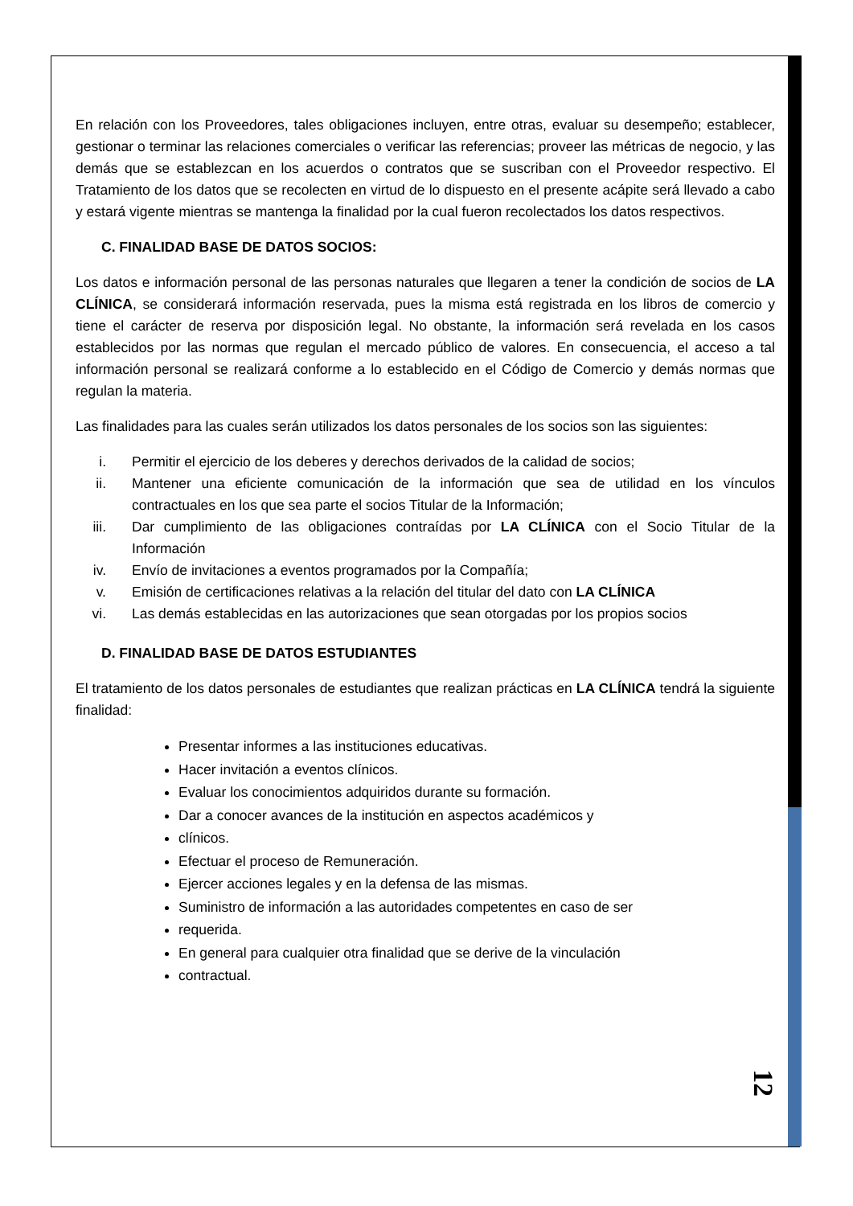En relación con los Proveedores, tales obligaciones incluyen, entre otras, evaluar su desempeño; establecer, gestionar o terminar las relaciones comerciales o verificar las referencias; proveer las métricas de negocio, y las demás que se establezcan en los acuerdos o contratos que se suscriban con el Proveedor respectivo. El Tratamiento de los datos que se recolecten en virtud de lo dispuesto en el presente acápite será llevado a cabo y estará vigente mientras se mantenga la finalidad por la cual fueron recolectados los datos respectivos.
C. FINALIDAD BASE DE DATOS SOCIOS:
Los datos e información personal de las personas naturales que llegaren a tener la condición de socios de LA CLÍNICA, se considerará información reservada, pues la misma está registrada en los libros de comercio y tiene el carácter de reserva por disposición legal. No obstante, la información será revelada en los casos establecidos por las normas que regulan el mercado público de valores. En consecuencia, el acceso a tal información personal se realizará conforme a lo establecido en el Código de Comercio y demás normas que regulan la materia.
Las finalidades para las cuales serán utilizados los datos personales de los socios son las siguientes:
i. Permitir el ejercicio de los deberes y derechos derivados de la calidad de socios;
ii. Mantener una eficiente comunicación de la información que sea de utilidad en los vínculos contractuales en los que sea parte el socios Titular de la Información;
iii. Dar cumplimiento de las obligaciones contraídas por LA CLÍNICA con el Socio Titular de la Información
iv. Envío de invitaciones a eventos programados por la Compañía;
v. Emisión de certificaciones relativas a la relación del titular del dato con LA CLÍNICA
vi. Las demás establecidas en las autorizaciones que sean otorgadas por los propios socios
D. FINALIDAD BASE DE DATOS ESTUDIANTES
El tratamiento de los datos personales de estudiantes que realizan prácticas en LA CLÍNICA tendrá la siguiente finalidad:
Presentar informes a las instituciones educativas.
Hacer invitación a eventos clínicos.
Evaluar los conocimientos adquiridos durante su formación.
Dar a conocer avances de la institución en aspectos académicos y
clínicos.
Efectuar el proceso de Remuneración.
Ejercer acciones legales y en la defensa de las mismas.
Suministro de información a las autoridades competentes en caso de ser
requerida.
En general para cualquier otra finalidad que se derive de la vinculación
contractual.
12